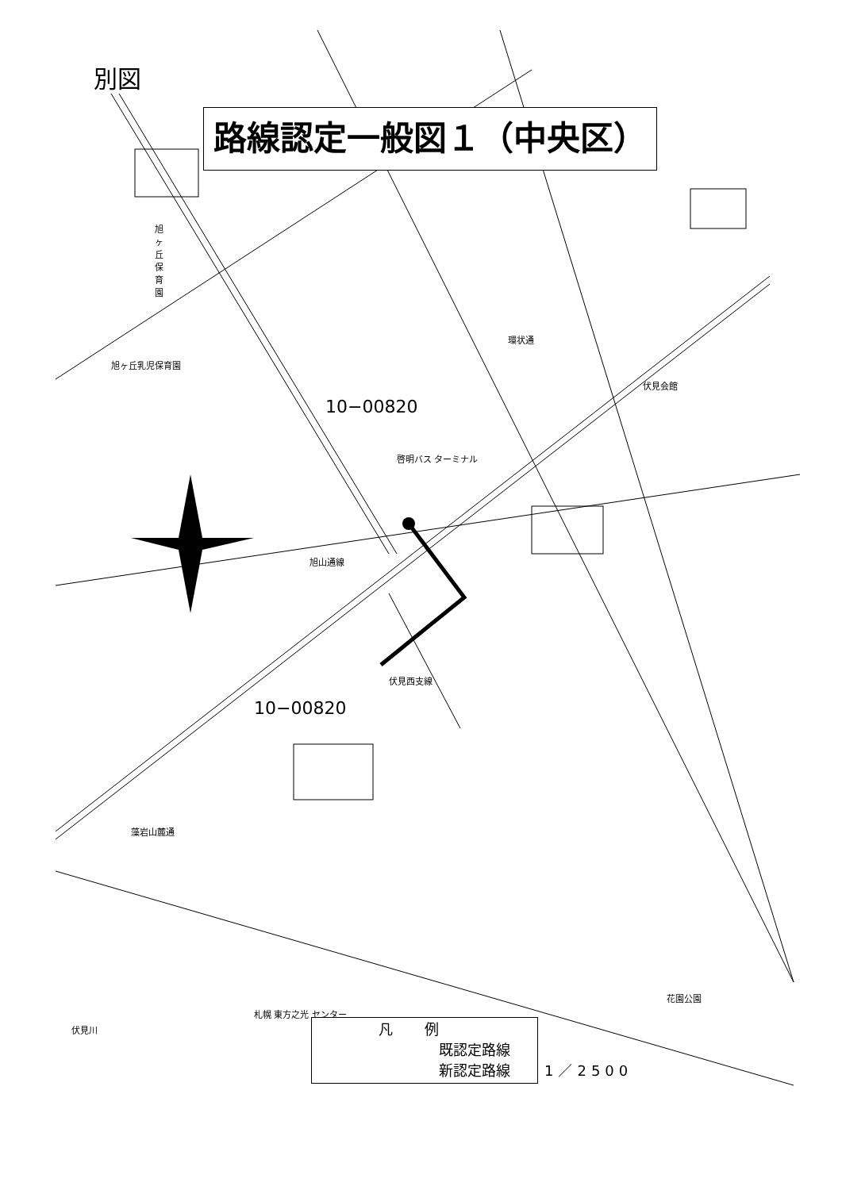別図
路線認定一般図１（中央区）
旭ヶ丘保育園
旭ヶ丘乳児保育園
10−00820
啓明バス ターミナル
伏見会館
環状通
旭山通線
10−00820
伏見西支線
藻岩山麓通
花園公園
札幌 東方之光 センター
伏見川
凡例
既認定路線
新認定路線
1／2500